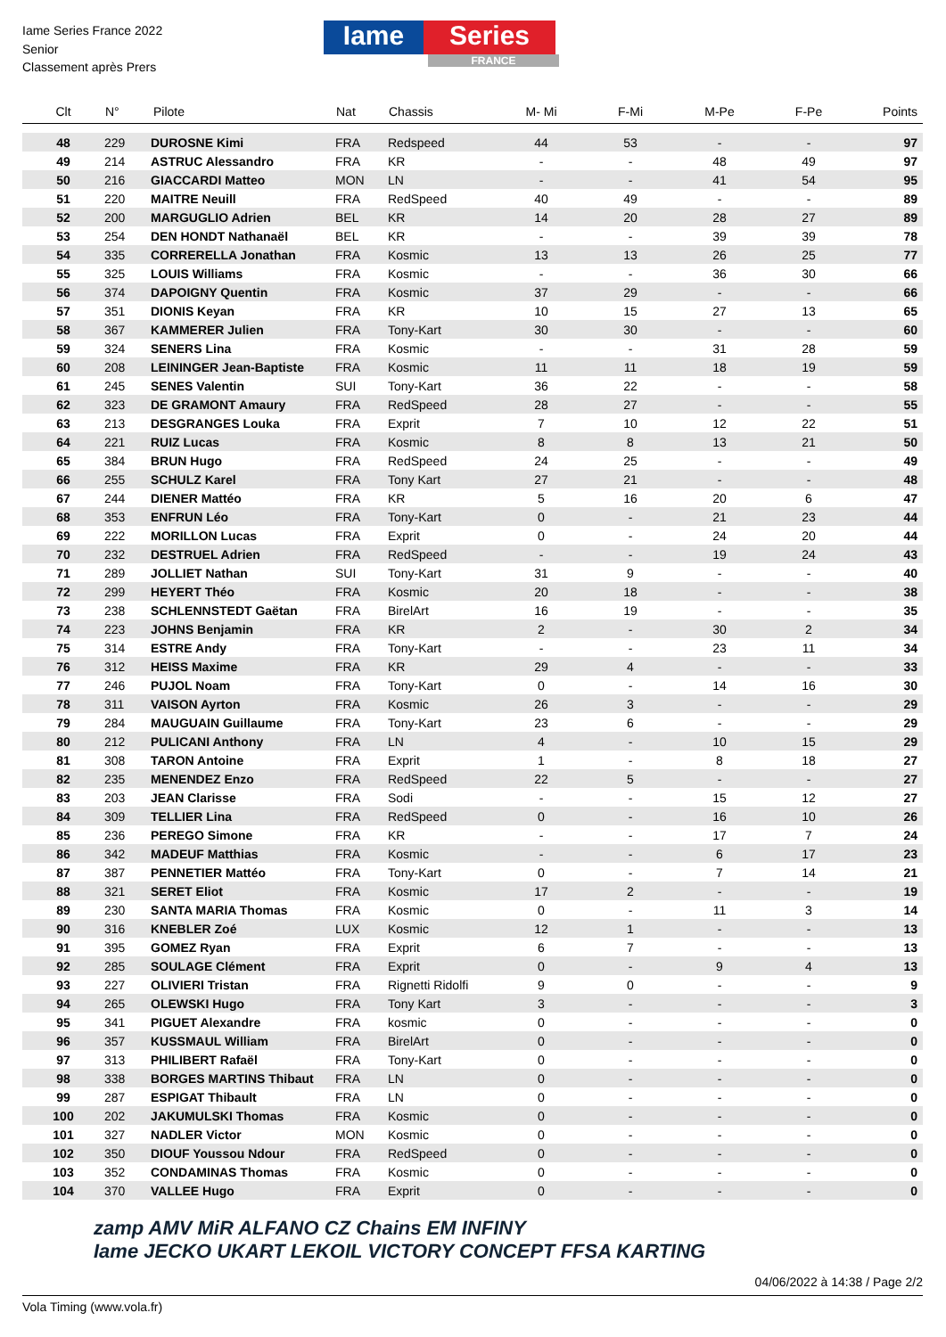Iame Series France 2022
Senior
Classement après Prers
Iame Series
FRANCE
| Clt | N° | Pilote | Nat | Chassis | M- Mi | F-Mi | M-Pe | F-Pe | Points |
| --- | --- | --- | --- | --- | --- | --- | --- | --- | --- |
| 48 | 229 | DUROSNE Kimi | FRA | Redspeed | 44 | 53 | - | - | 97 |
| 49 | 214 | ASTRUC Alessandro | FRA | KR | - | - | 48 | 49 | 97 |
| 50 | 216 | GIACCARDI Matteo | MON | LN | - | - | 41 | 54 | 95 |
| 51 | 220 | MAITRE Neuill | FRA | RedSpeed | 40 | 49 | - | - | 89 |
| 52 | 200 | MARGUGLIO Adrien | BEL | KR | 14 | 20 | 28 | 27 | 89 |
| 53 | 254 | DEN HONDT Nathanaël | BEL | KR | - | - | 39 | 39 | 78 |
| 54 | 335 | CORRERELLA Jonathan | FRA | Kosmic | 13 | 13 | 26 | 25 | 77 |
| 55 | 325 | LOUIS Williams | FRA | Kosmic | - | - | 36 | 30 | 66 |
| 56 | 374 | DAPOIGNY Quentin | FRA | Kosmic | 37 | 29 | - | - | 66 |
| 57 | 351 | DIONIS Keyan | FRA | KR | 10 | 15 | 27 | 13 | 65 |
| 58 | 367 | KAMMERER Julien | FRA | Tony-Kart | 30 | 30 | - | - | 60 |
| 59 | 324 | SENERS Lina | FRA | Kosmic | - | - | 31 | 28 | 59 |
| 60 | 208 | LEININGER Jean-Baptiste | FRA | Kosmic | 11 | 11 | 18 | 19 | 59 |
| 61 | 245 | SENES Valentin | SUI | Tony-Kart | 36 | 22 | - | - | 58 |
| 62 | 323 | DE GRAMONT Amaury | FRA | RedSpeed | 28 | 27 | - | - | 55 |
| 63 | 213 | DESGRANGES Louka | FRA | Exprit | 7 | 10 | 12 | 22 | 51 |
| 64 | 221 | RUIZ Lucas | FRA | Kosmic | 8 | 8 | 13 | 21 | 50 |
| 65 | 384 | BRUN Hugo | FRA | RedSpeed | 24 | 25 | - | - | 49 |
| 66 | 255 | SCHULZ Karel | FRA | Tony Kart | 27 | 21 | - | - | 48 |
| 67 | 244 | DIENER Mattéo | FRA | KR | 5 | 16 | 20 | 6 | 47 |
| 68 | 353 | ENFRUN Léo | FRA | Tony-Kart | 0 | - | 21 | 23 | 44 |
| 69 | 222 | MORILLON Lucas | FRA | Exprit | 0 | - | 24 | 20 | 44 |
| 70 | 232 | DESTRUEL Adrien | FRA | RedSpeed | - | - | 19 | 24 | 43 |
| 71 | 289 | JOLLIET Nathan | SUI | Tony-Kart | 31 | 9 | - | - | 40 |
| 72 | 299 | HEYERT Théo | FRA | Kosmic | 20 | 18 | - | - | 38 |
| 73 | 238 | SCHLENNSTEDT Gaëtan | FRA | BirelArt | 16 | 19 | - | - | 35 |
| 74 | 223 | JOHNS Benjamin | FRA | KR | 2 | - | 30 | 2 | 34 |
| 75 | 314 | ESTRE Andy | FRA | Tony-Kart | - | - | 23 | 11 | 34 |
| 76 | 312 | HEISS Maxime | FRA | KR | 29 | 4 | - | - | 33 |
| 77 | 246 | PUJOL Noam | FRA | Tony-Kart | 0 | - | 14 | 16 | 30 |
| 78 | 311 | VAISON Ayrton | FRA | Kosmic | 26 | 3 | - | - | 29 |
| 79 | 284 | MAUGUAIN Guillaume | FRA | Tony-Kart | 23 | 6 | - | - | 29 |
| 80 | 212 | PULICANI Anthony | FRA | LN | 4 | - | 10 | 15 | 29 |
| 81 | 308 | TARON Antoine | FRA | Exprit | 1 | - | 8 | 18 | 27 |
| 82 | 235 | MENENDEZ Enzo | FRA | RedSpeed | 22 | 5 | - | - | 27 |
| 83 | 203 | JEAN Clarisse | FRA | Sodi | - | - | 15 | 12 | 27 |
| 84 | 309 | TELLIER Lina | FRA | RedSpeed | 0 | - | 16 | 10 | 26 |
| 85 | 236 | PEREGO Simone | FRA | KR | - | - | 17 | 7 | 24 |
| 86 | 342 | MADEUF Matthias | FRA | Kosmic | - | - | 6 | 17 | 23 |
| 87 | 387 | PENNETIER Mattéo | FRA | Tony-Kart | 0 | - | 7 | 14 | 21 |
| 88 | 321 | SERET Eliot | FRA | Kosmic | 17 | 2 | - | - | 19 |
| 89 | 230 | SANTA MARIA Thomas | FRA | Kosmic | 0 | - | 11 | 3 | 14 |
| 90 | 316 | KNEBLER Zoé | LUX | Kosmic | 12 | 1 | - | - | 13 |
| 91 | 395 | GOMEZ Ryan | FRA | Exprit | 6 | 7 | - | - | 13 |
| 92 | 285 | SOULAGE Clément | FRA | Exprit | 0 | - | 9 | 4 | 13 |
| 93 | 227 | OLIVIERI Tristan | FRA | Rignetti Ridolfi | 9 | 0 | - | - | 9 |
| 94 | 265 | OLEWSKI Hugo | FRA | Tony Kart | 3 | - | - | - | 3 |
| 95 | 341 | PIGUET Alexandre | FRA | kosmic | 0 | - | - | - | 0 |
| 96 | 357 | KUSSMAUL William | FRA | BirelArt | 0 | - | - | - | 0 |
| 97 | 313 | PHILIBERT Rafaël | FRA | Tony-Kart | 0 | - | - | - | 0 |
| 98 | 338 | BORGES MARTINS Thibaut | FRA | LN | 0 | - | - | - | 0 |
| 99 | 287 | ESPIGAT Thibault | FRA | LN | 0 | - | - | - | 0 |
| 100 | 202 | JAKUMULSKI Thomas | FRA | Kosmic | 0 | - | - | - | 0 |
| 101 | 327 | NADLER Victor | MON | Kosmic | 0 | - | - | - | 0 |
| 102 | 350 | DIOUF Youssou Ndour | FRA | RedSpeed | 0 | - | - | - | 0 |
| 103 | 352 | CONDAMINAS Thomas | FRA | Kosmic | 0 | - | - | - | 0 |
| 104 | 370 | VALLEE Hugo | FRA | Exprit | 0 | - | - | - | 0 |
zamp AMV MiR ALFANO CZ Chains EM INFINY
Iame JECKO UKART LEKOIL VICTORY CONCEPT FFSA KARTING
Vola Timing (www.vola.fr)
04/06/2022 à 14:38 / Page 2/2